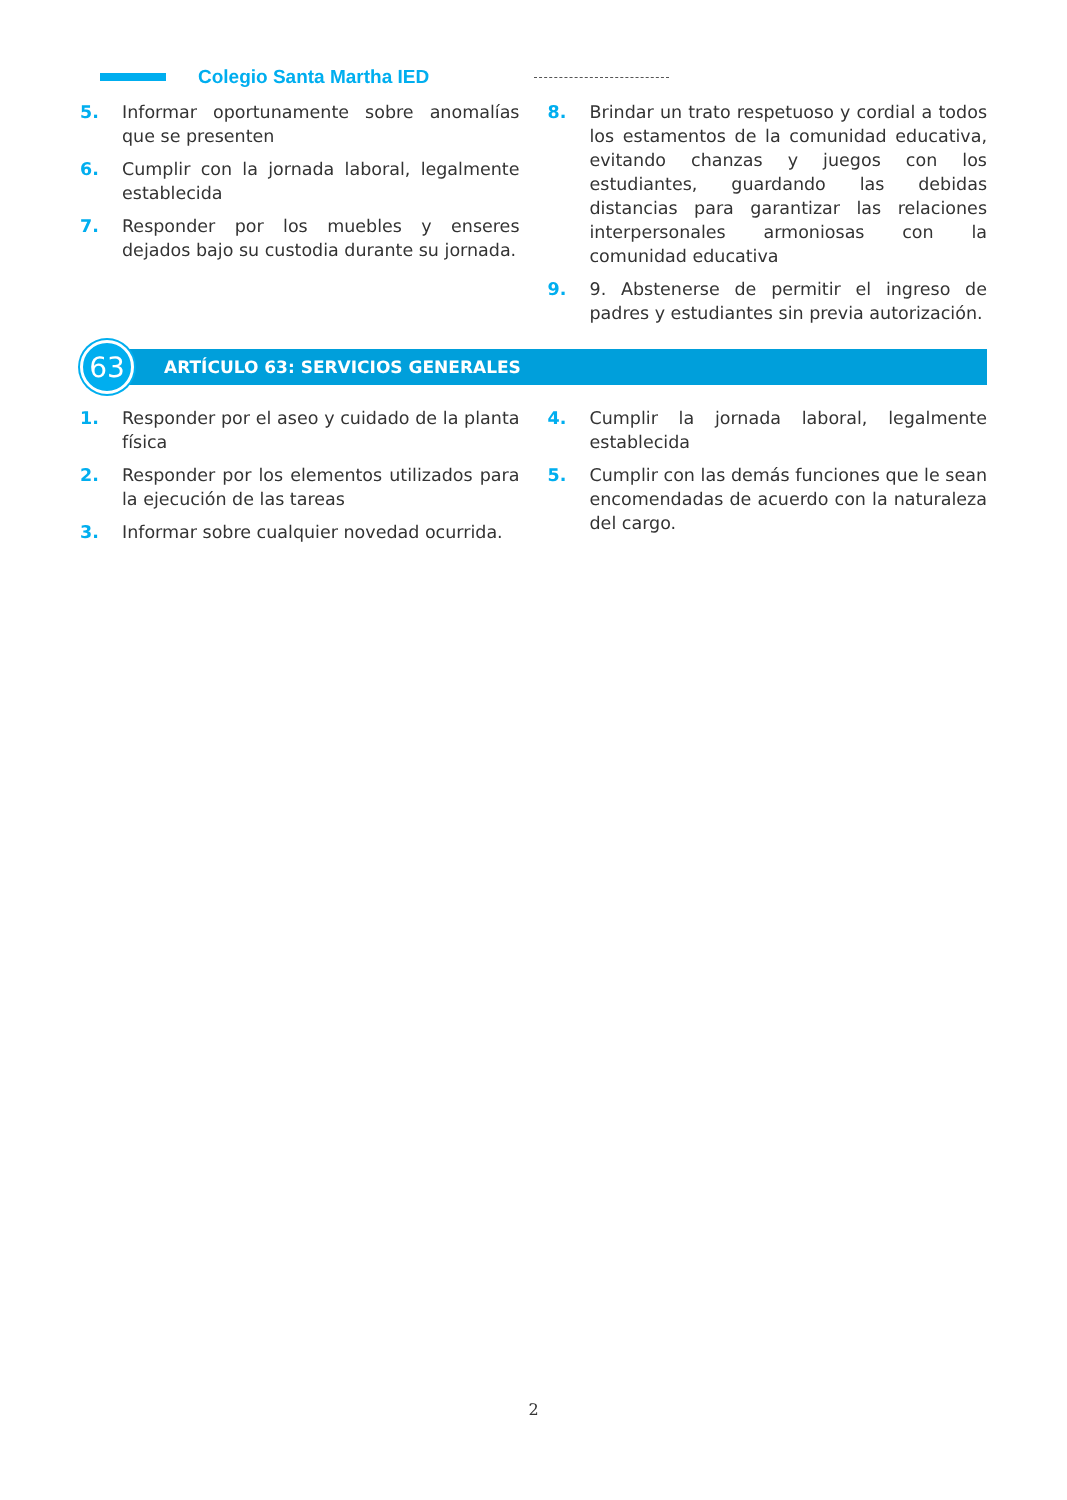Colegio Santa Martha IED
5. Informar oportunamente sobre anomalías que se presenten
6. Cumplir con la jornada laboral, legalmente establecida
7. Responder por los muebles y enseres dejados bajo su custodia durante su jornada.
8. Brindar un trato respetuoso y cordial a todos los estamentos de la comunidad educativa, evitando chanzas y juegos con los estudiantes, guardando las debidas distancias para garantizar las relaciones interpersonales armoniosas con la comunidad educativa
9. 9. Abstenerse de permitir el ingreso de padres y estudiantes sin previa autorización.
63
ARTÍCULO 63: SERVICIOS GENERALES
1. Responder por el aseo y cuidado de la planta física
2. Responder por los elementos utilizados para la ejecución de las tareas
3. Informar sobre cualquier novedad ocurrida.
4. Cumplir la jornada laboral, legalmente establecida
5. Cumplir con las demás funciones que le sean encomendadas de acuerdo con la naturaleza del cargo.
2